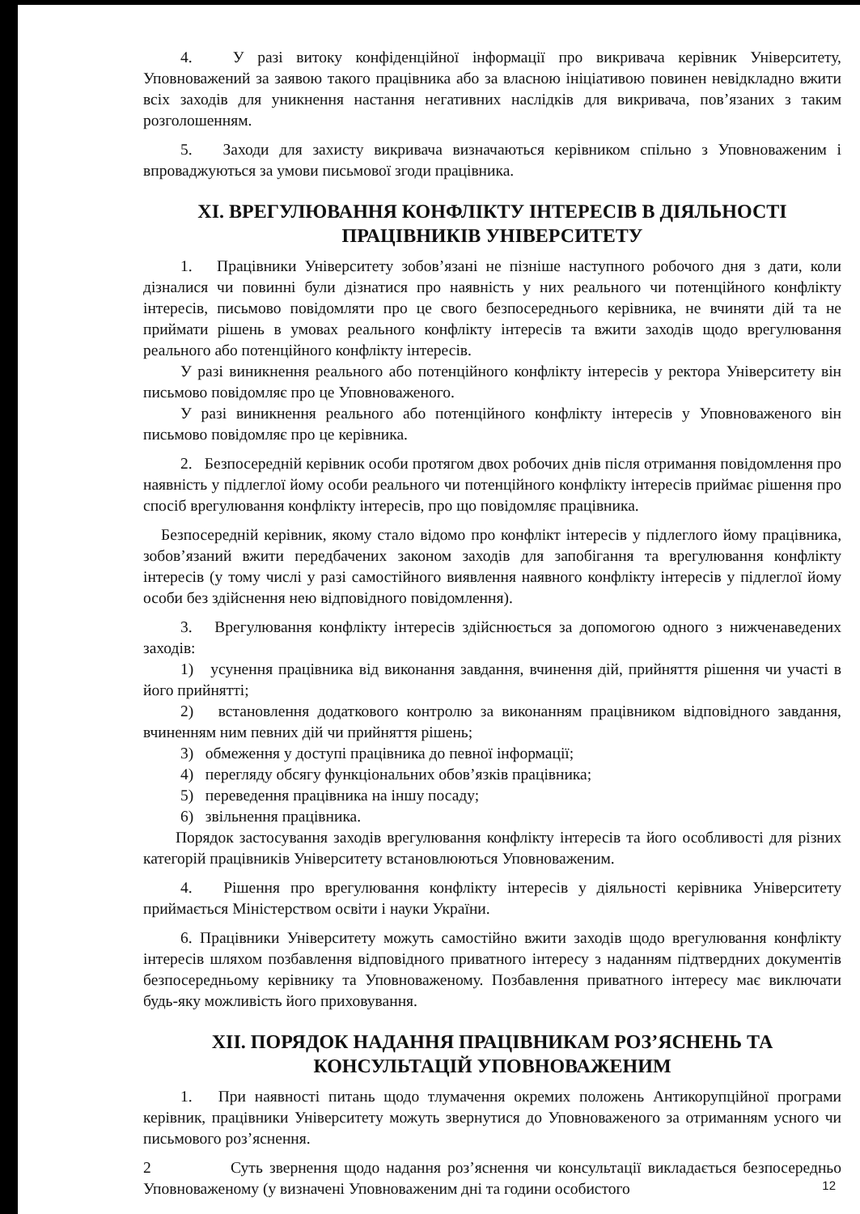4. У разі витоку конфіденційної інформації про викривача керівник Університету, Уповноважений за заявою такого працівника або за власною ініціативою повинен невідкладно вжити всіх заходів для уникнення настання негативних наслідків для викривача, пов’язаних з таким розголошенням.
5. Заходи для захисту викривача визначаються керівником спільно з Уповноваженим і впроваджуються за умови письмової згоди працівника.
XI. ВРЕГУЛЮВАННЯ КОНФЛІКТУ ІНТЕРЕСІВ В ДІЯЛЬНОСТІ ПРАЦІВНИКІВ УНІВЕРСИТЕТУ
1. Працівники Університету зобов’язані не пізніше наступного робочого дня з дати, коли дізналися чи повинні були дізнатися про наявність у них реального чи потенційного конфлікту інтересів, письмово повідомляти про це свого безпосереднього керівника, не вчиняти дій та не приймати рішень в умовах реального конфлікту інтересів та вжити заходів щодо врегулювання реального або потенційного конфлікту інтересів.
У разі виникнення реального або потенційного конфлікту інтересів у ректора Університету він письмово повідомляє про це Уповноваженого.
У разі виникнення реального або потенційного конфлікту інтересів у Уповноваженого він письмово повідомляє про це керівника.
2. Безпосередній керівник особи протягом двох робочих днів після отримання повідомлення про наявність у підлеглої йому особи реального чи потенційного конфлікту інтересів приймає рішення про спосіб врегулювання конфлікту інтересів, про що повідомляє працівника.
Безпосередній керівник, якому стало відомо про конфлікт інтересів у підлеглого йому працівника, зобов’язаний вжити передбачених законом заходів для запобігання та врегулювання конфлікту інтересів (у тому числі у разі самостійного виявлення наявного конфлікту інтересів у підлеглої йому особи без здійснення нею відповідного повідомлення).
3. Врегулювання конфлікту інтересів здійснюється за допомогою одного з нижченаведених заходів:
1) усунення працівника від виконання завдання, вчинення дій, прийняття рішення чи участі в його прийнятті;
2) встановлення додаткового контролю за виконанням працівником відповідного завдання, вчиненням ним певних дій чи прийняття рішень;
3) обмеження у доступі працівника до певної інформації;
4) перегляду обсягу функціональних обов’язків працівника;
5) переведення працівника на іншу посаду;
6) звільнення працівника.
Порядок застосування заходів врегулювання конфлікту інтересів та його особливості для різних категорій працівників Університету встановлюються Уповноваженим.
4. Рішення про врегулювання конфлікту інтересів у діяльності керівника Університету приймається Міністерством освіти і науки України.
6. Працівники Університету можуть самостійно вжити заходів щодо врегулювання конфлікту інтересів шляхом позбавлення відповідного приватного інтересу з наданням підтвердних документів безпосередньому керівнику та Уповноваженому. Позбавлення приватного інтересу має виключати будь-яку можливість його приховування.
XII. ПОРЯДОК НАДАННЯ ПРАЦІВНИКАМ РОЗ’ЯСНЕНЬ ТА КОНСУЛЬТАЦІЙ УПОВНОВАЖЕНИМ
1. При наявності питань щодо тлумачення окремих положень Антикорупційної програми керівник, працівники Університету можуть звернутися до Уповноваженого за отриманням усного чи письмового роз’яснення.
2 Суть звернення щодо надання роз’яснення чи консультації викладається безпосередньо Уповноваженому (у визначені Уповноваженим дні та години особистого
12